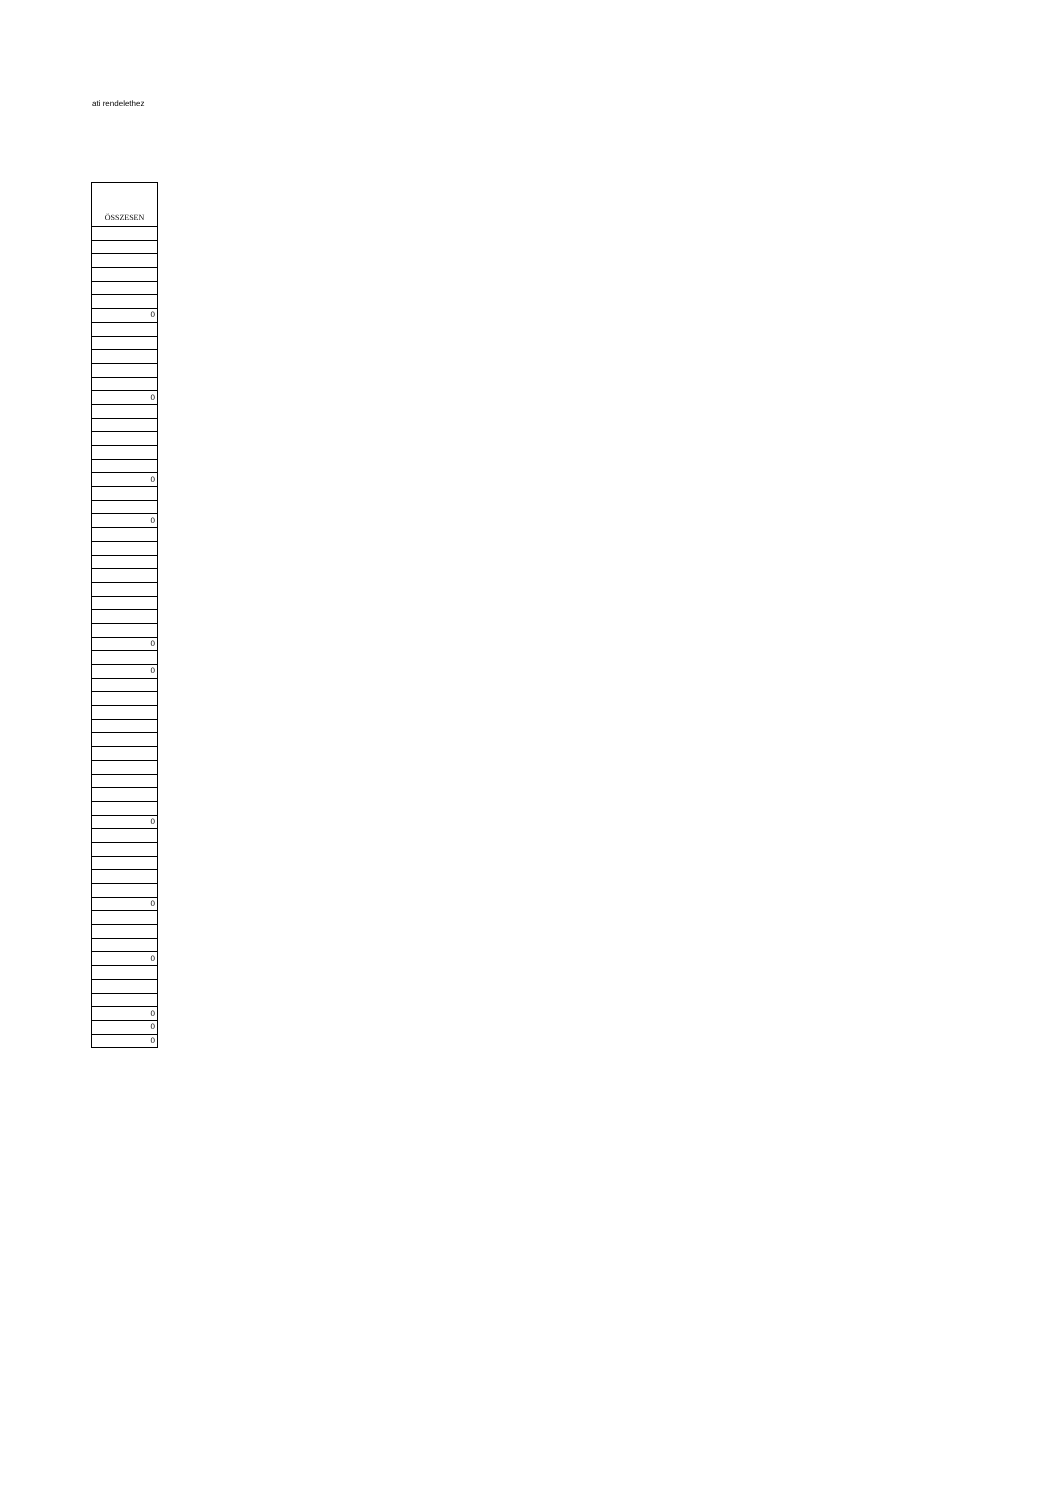ati rendelethez
| ÖSSZESEN |
| --- |
| 0 |
| 0 |
| 0 |
| 0 |
| 0 |
| 0 |
| 0 |
| 0 |
| 0 |
| 0 |
| 0 |
| 0 |